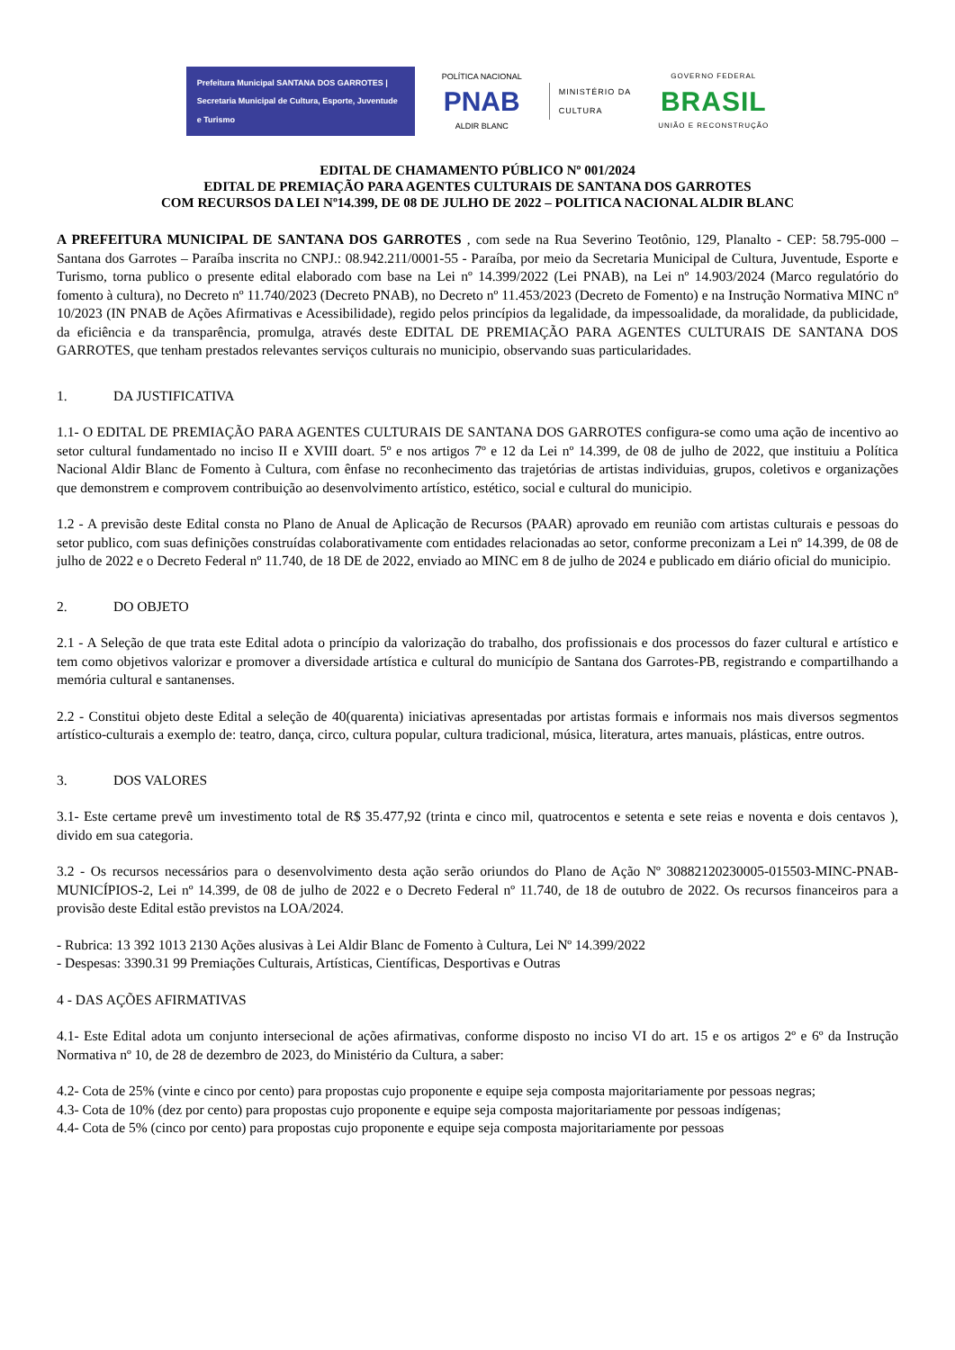Prefeitura Municipal SANTANA DOS GARROTES | Secretaria Municipal de Cultura, Esporte, Juventude e Turismo
POLÍTICA NACIONAL
PNAB
ALDIR BLANC
MINISTÉRIO DA
CULTURA
GOVERNO FEDERAL
BRASIL
UNIÃO E RECONSTRUÇÃO
EDITAL DE CHAMAMENTO PÚBLICO Nº 001/2024
EDITAL DE PREMIAÇÃO PARA AGENTES CULTURAIS DE SANTANA DOS GARROTES
COM RECURSOS DA LEI Nº14.399, DE 08 DE JULHO DE 2022 – POLITICA NACIONAL ALDIR BLANC
A PREFEITURA MUNICIPAL DE SANTANA DOS GARROTES , com sede na Rua Severino Teotônio, 129, Planalto - CEP: 58.795-000 – Santana dos Garrotes – Paraíba inscrita no CNPJ.: 08.942.211/0001-55 - Paraíba, por meio da Secretaria Municipal de Cultura, Juventude, Esporte e Turismo, torna publico o presente edital elaborado com base na Lei nº 14.399/2022 (Lei PNAB), na Lei nº 14.903/2024 (Marco regulatório do fomento à cultura), no Decreto nº 11.740/2023 (Decreto PNAB), no Decreto nº 11.453/2023 (Decreto de Fomento) e na Instrução Normativa MINC nº 10/2023 (IN PNAB de Ações Afirmativas e Acessibilidade), regido pelos princípios da legalidade, da impessoalidade, da moralidade, da publicidade, da eficiência e da transparência, promulga, através deste EDITAL DE PREMIAÇÃO PARA AGENTES CULTURAIS DE SANTANA DOS GARROTES, que tenham prestados relevantes serviços culturais no municipio, observando suas particularidades.
1. DA JUSTIFICATIVA
1.1- O EDITAL DE PREMIAÇÃO PARA AGENTES CULTURAIS DE SANTANA DOS GARROTES configura-se como uma ação de incentivo ao setor cultural fundamentado no inciso II e XVIII doart. 5º e nos artigos 7º e 12 da Lei nº 14.399, de 08 de julho de 2022, que instituiu a Política Nacional Aldir Blanc de Fomento à Cultura, com ênfase no reconhecimento das trajetórias de artistas individuias, grupos, coletivos e organizações que demonstrem e comprovem contribuição ao desenvolvimento artístico, estético, social e cultural do municipio.
1.2 - A previsão deste Edital consta no Plano de Anual de Aplicação de Recursos (PAAR) aprovado em reunião com artistas culturais e pessoas do setor publico, com suas definições construídas colaborativamente com entidades relacionadas ao setor, conforme preconizam a Lei nº 14.399, de 08 de julho de 2022 e o Decreto Federal nº 11.740, de 18 DE de 2022, enviado ao MINC em 8 de julho de 2024 e publicado em diário oficial do municipio.
2. DO OBJETO
2.1 - A Seleção de que trata este Edital adota o princípio da valorização do trabalho, dos profissionais e dos processos do fazer cultural e artístico e tem como objetivos valorizar e promover a diversidade artística e cultural do município de Santana dos Garrotes-PB, registrando e compartilhando a memória cultural e santanenses.
2.2 - Constitui objeto deste Edital a seleção de 40(quarenta) iniciativas apresentadas por artistas formais e informais nos mais diversos segmentos artístico-culturais a exemplo de: teatro, dança, circo, cultura popular, cultura tradicional, música, literatura, artes manuais, plásticas, entre outros.
3. DOS VALORES
3.1- Este certame prevê um investimento total de R$ 35.477,92 (trinta e cinco mil, quatrocentos e setenta e sete reias e noventa e dois centavos ), divido em sua categoria.
3.2 - Os recursos necessários para o desenvolvimento desta ação serão oriundos do Plano de Ação Nº 30882120230005-015503-MINC-PNAB-MUNICÍPIOS-2, Lei nº 14.399, de 08 de julho de 2022 e o Decreto Federal nº 11.740, de 18 de outubro de 2022. Os recursos financeiros para a provisão deste Edital estão previstos na LOA/2024.
- Rubrica: 13 392 1013 2130 Ações alusivas à Lei Aldir Blanc de Fomento à Cultura, Lei Nº 14.399/2022
- Despesas: 3390.31 99 Premiações Culturais, Artísticas, Científicas, Desportivas e Outras
4 - DAS AÇÕES AFIRMATIVAS
4.1- Este Edital adota um conjunto intersecional de ações afirmativas, conforme disposto no inciso VI do art. 15 e os artigos 2º e 6º da Instrução Normativa nº 10, de 28 de dezembro de 2023, do Ministério da Cultura, a saber:
4.2- Cota de 25% (vinte e cinco por cento) para propostas cujo proponente e equipe seja composta majoritariamente por pessoas negras;
4.3- Cota de 10% (dez por cento) para propostas cujo proponente e equipe seja composta majoritariamente por pessoas indígenas;
4.4- Cota de 5% (cinco por cento) para propostas cujo proponente e equipe seja composta majoritariamente por pessoas